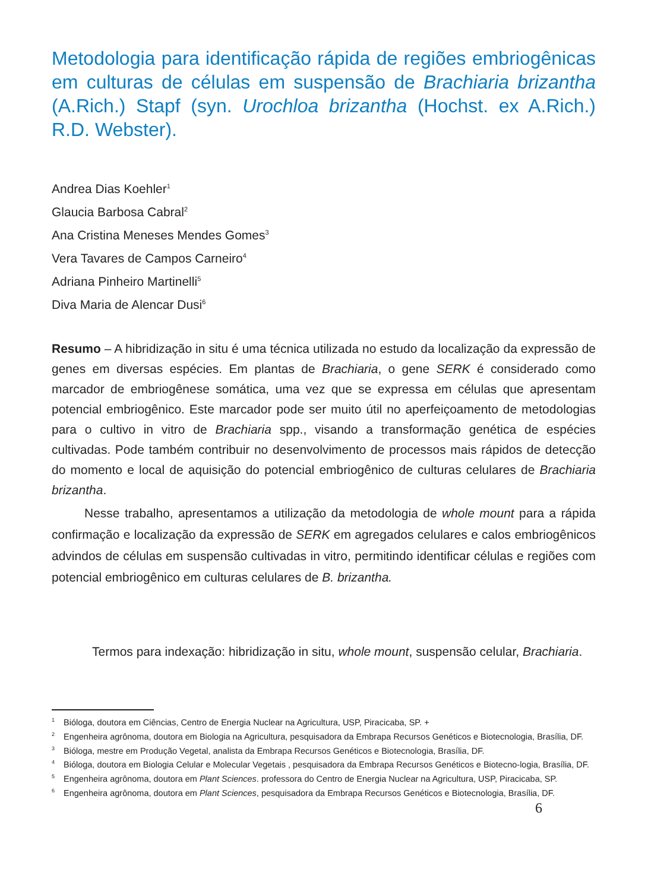Metodologia para identificação rápida de regiões embriogênicas em culturas de células em suspensão de Brachiaria brizantha (A.Rich.) Stapf (syn. Urochloa brizantha (Hochst. ex A.Rich.) R.D. Webster).
Andrea Dias Koehler<sup>1</sup>
Glaucia Barbosa Cabral<sup>2</sup>
Ana Cristina Meneses Mendes Gomes<sup>3</sup>
Vera Tavares de Campos Carneiro<sup>4</sup>
Adriana Pinheiro Martinelli<sup>5</sup>
Diva Maria de Alencar Dusi<sup>6</sup>
Resumo – A hibridização in situ é uma técnica utilizada no estudo da localização da expressão de genes em diversas espécies. Em plantas de Brachiaria, o gene SERK é considerado como marcador de embriogênese somática, uma vez que se expressa em células que apresentam potencial embriogênico. Este marcador pode ser muito útil no aperfeiçoamento de metodologias para o cultivo in vitro de Brachiaria spp., visando a transformação genética de espécies cultivadas. Pode também contribuir no desenvolvimento de processos mais rápidos de detecção do momento e local de aquisição do potencial embriogênico de culturas celulares de Brachiaria brizantha.
Nesse trabalho, apresentamos a utilização da metodologia de whole mount para a rápida confirmação e localização da expressão de SERK em agregados celulares e calos embriogênicos advindos de células em suspensão cultivadas in vitro, permitindo identificar células e regiões com potencial embriogênico em culturas celulares de B. brizantha.
Termos para indexação: hibridização in situ, whole mount, suspensão celular, Brachiaria.
<sup>1</sup> Bióloga, doutora em Ciências, Centro de Energia Nuclear na Agricultura, USP, Piracicaba, SP. +
<sup>2</sup> Engenheira agrônoma, doutora em Biologia na Agricultura, pesquisadora da Embrapa Recursos Genéticos e Biotecnologia, Brasília, DF.
<sup>3</sup> Bióloga, mestre em Produção Vegetal, analista da Embrapa Recursos Genéticos e Biotecnologia, Brasília, DF.
<sup>4</sup> Bióloga, doutora em Biologia Celular e Molecular Vegetais , pesquisadora da Embrapa Recursos Genéticos e Biotecno-logia, Brasília, DF.
<sup>5</sup> Engenheira agrônoma, doutora em Plant Sciences. professora do Centro de Energia Nuclear na Agricultura, USP, Piracicaba, SP.
<sup>6</sup> Engenheira agrônoma, doutora em Plant Sciences, pesquisadora da Embrapa Recursos Genéticos e Biotecnologia, Brasília, DF.
6